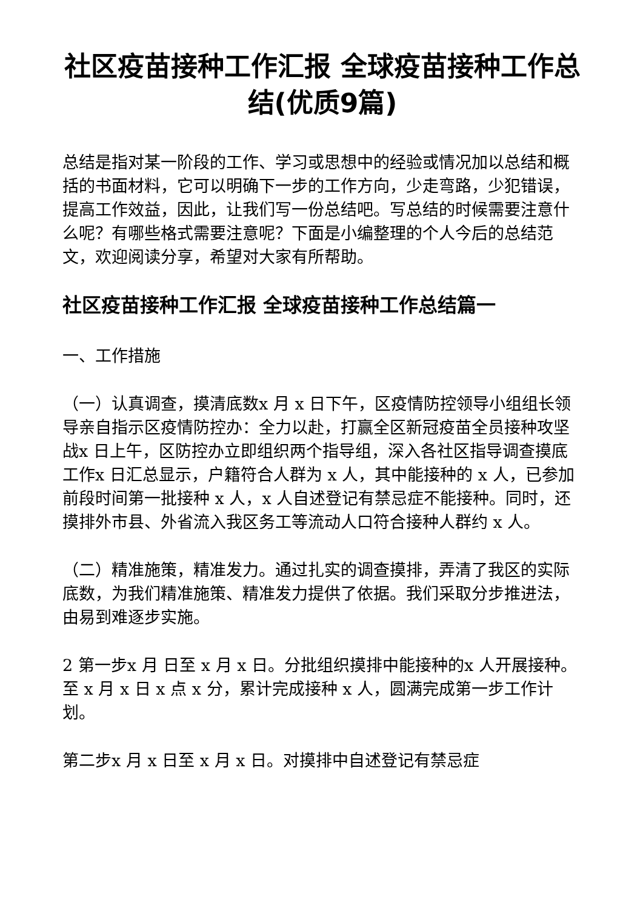社区疫苗接种工作汇报 全球疫苗接种工作总结(优质9篇)
总结是指对某一阶段的工作、学习或思想中的经验或情况加以总结和概括的书面材料，它可以明确下一步的工作方向，少走弯路，少犯错误，提高工作效益，因此，让我们写一份总结吧。写总结的时候需要注意什么呢？有哪些格式需要注意呢？下面是小编整理的个人今后的总结范文，欢迎阅读分享，希望对大家有所帮助。
社区疫苗接种工作汇报 全球疫苗接种工作总结篇一
一、工作措施
（一）认真调查，摸清底数x 月 x 日下午，区疫情防控领导小组组长领导亲自指示区疫情防控办：全力以赴，打赢全区新冠疫苗全员接种攻坚战x 日上午，区防控办立即组织两个指导组，深入各社区指导调查摸底工作x 日汇总显示，户籍符合人群为 x 人，其中能接种的 x 人，已参加前段时间第一批接种 x 人，x 人自述登记有禁忌症不能接种。同时，还摸排外市县、外省流入我区务工等流动人口符合接种人群约 x 人。
（二）精准施策，精准发力。通过扎实的调查摸排，弄清了我区的实际底数，为我们精准施策、精准发力提供了依据。我们采取分步推进法，由易到难逐步实施。
2 第一步x 月 日至 x 月 x 日。分批组织摸排中能接种的x 人开展接种。至 x 月 x 日 x 点 x 分，累计完成接种 x 人，圆满完成第一步工作计划。
第二步x 月 x 日至 x 月 x 日。对摸排中自述登记有禁忌症